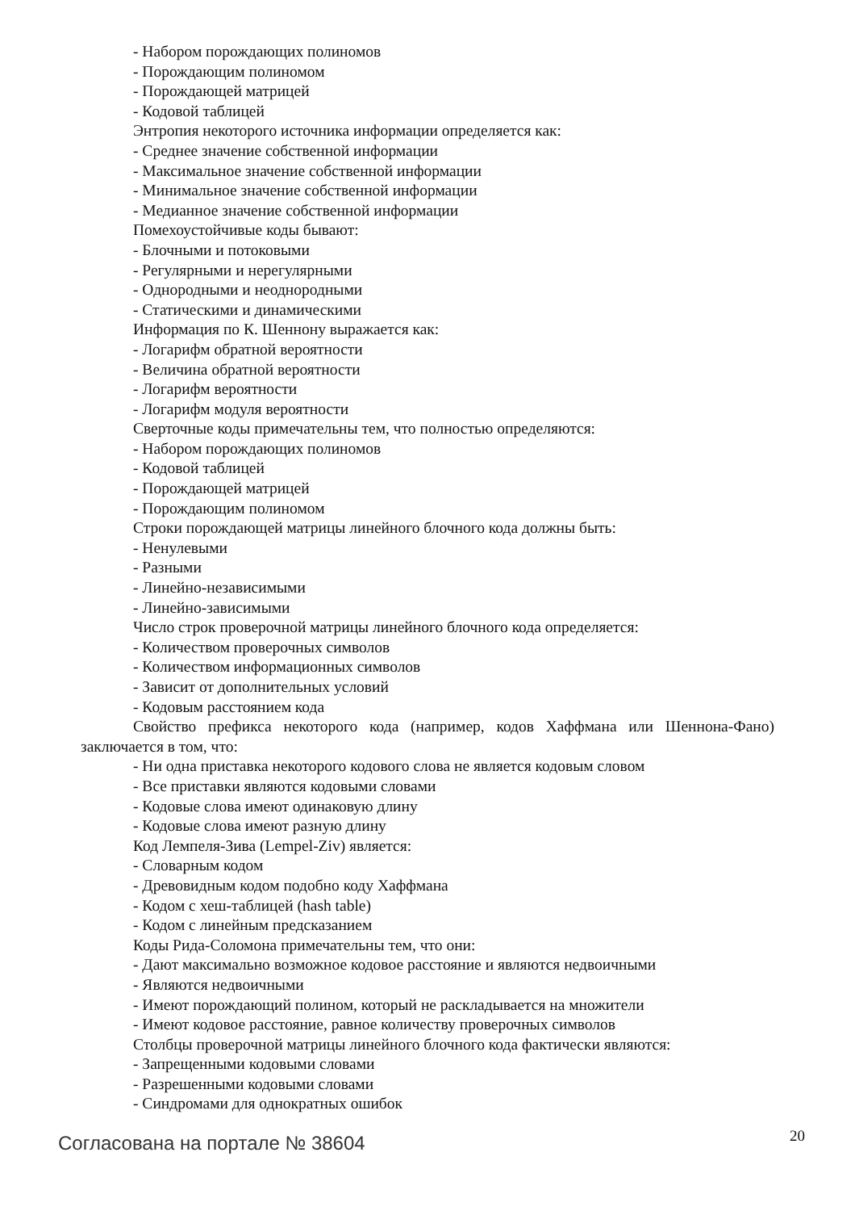- Набором порождающих полиномов
- Порождающим полиномом
- Порождающей матрицей
- Кодовой таблицей
Энтропия некоторого источника информации определяется как:
- Среднее значение собственной информации
- Максимальное значение собственной информации
- Минимальное значение собственной информации
- Медианное значение собственной информации
Помехоустойчивые коды бывают:
- Блочными и потоковыми
- Регулярными и нерегулярными
- Однородными и неоднородными
- Статическими и динамическими
Информация по К. Шеннону выражается как:
- Логарифм обратной вероятности
- Величина обратной вероятности
- Логарифм вероятности
- Логарифм модуля вероятности
Сверточные коды примечательны тем, что полностью определяются:
- Набором порождающих полиномов
- Кодовой таблицей
- Порождающей матрицей
- Порождающим полиномом
Строки порождающей матрицы линейного блочного кода должны быть:
- Ненулевыми
- Разными
- Линейно-независимыми
- Линейно-зависимыми
Число строк проверочной матрицы линейного блочного кода определяется:
- Количеством проверочных символов
- Количеством информационных символов
- Зависит от дополнительных условий
- Кодовым расстоянием кода
Свойство префикса некоторого кода (например, кодов Хаффмана или Шеннона-Фано) заключается в том, что:
- Ни одна приставка некоторого кодового слова не является кодовым словом
- Все приставки являются кодовыми словами
- Кодовые слова имеют одинаковую длину
- Кодовые слова имеют разную длину
Код Лемпеля-Зива (Lempel-Ziv) является:
- Словарным кодом
- Древовидным кодом подобно коду Хаффмана
- Кодом с хеш-таблицей (hash table)
- Кодом с линейным предсказанием
Коды Рида-Соломона примечательны тем, что они:
- Дают максимально возможное кодовое расстояние и являются недвоичными
- Являются недвоичными
- Имеют порождающий полином, который не раскладывается на множители
- Имеют кодовое расстояние, равное количеству проверочных символов
Столбцы проверочной матрицы линейного блочного кода фактически являются:
- Запрещенными кодовыми словами
- Разрешенными кодовыми словами
- Синдромами для однократных ошибок
Согласована на портале № 38604 20